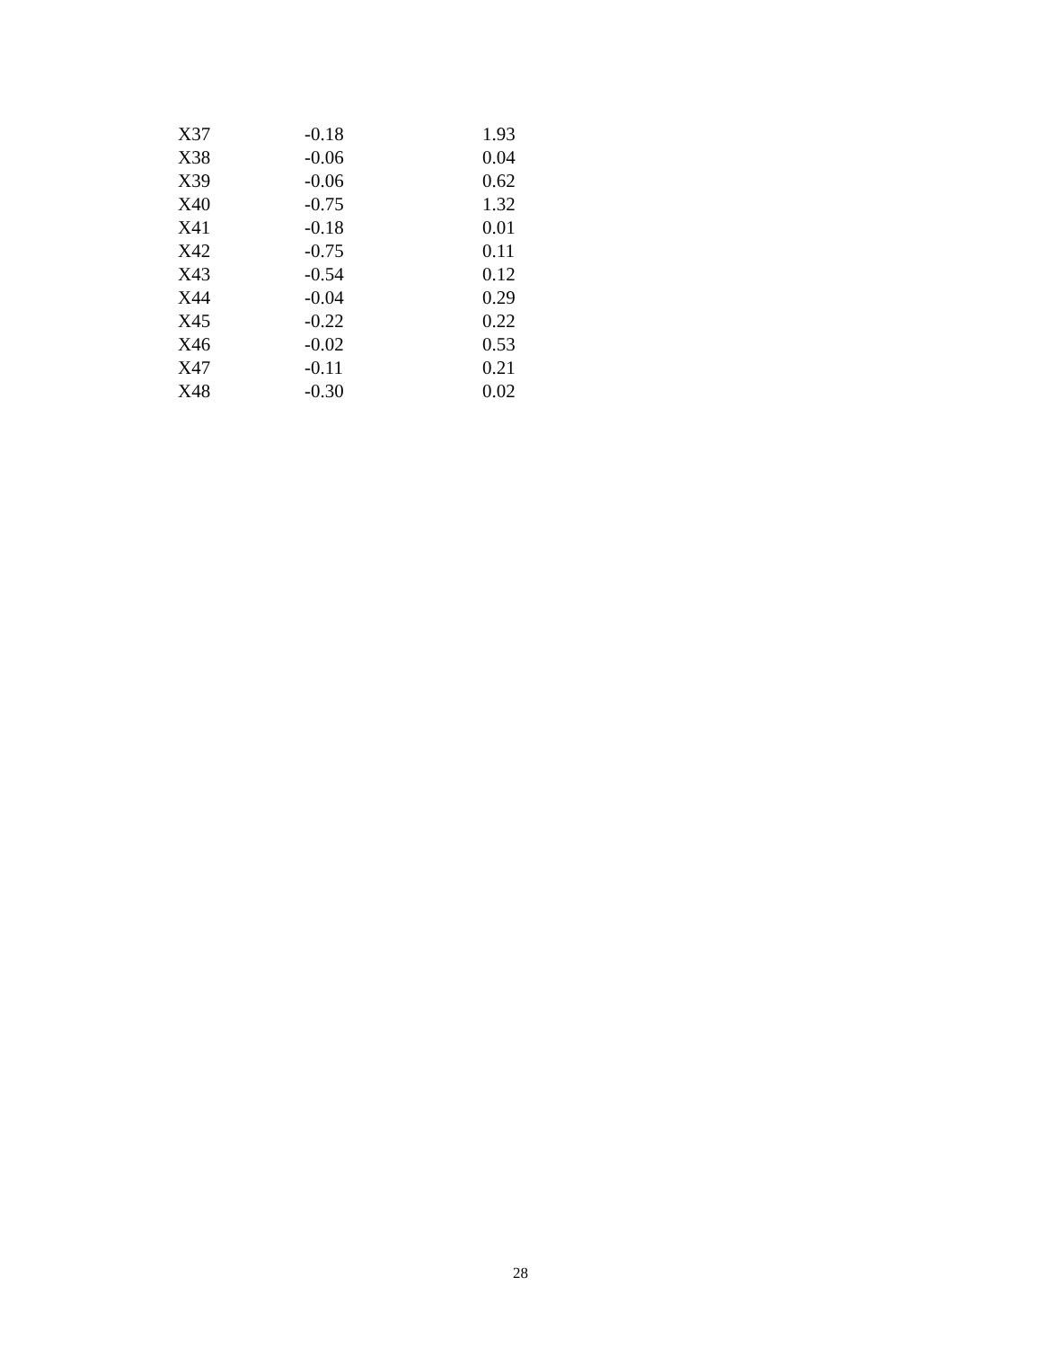| X37 | -0.18 | 1.93 |
| X38 | -0.06 | 0.04 |
| X39 | -0.06 | 0.62 |
| X40 | -0.75 | 1.32 |
| X41 | -0.18 | 0.01 |
| X42 | -0.75 | 0.11 |
| X43 | -0.54 | 0.12 |
| X44 | -0.04 | 0.29 |
| X45 | -0.22 | 0.22 |
| X46 | -0.02 | 0.53 |
| X47 | -0.11 | 0.21 |
| X48 | -0.30 | 0.02 |
28